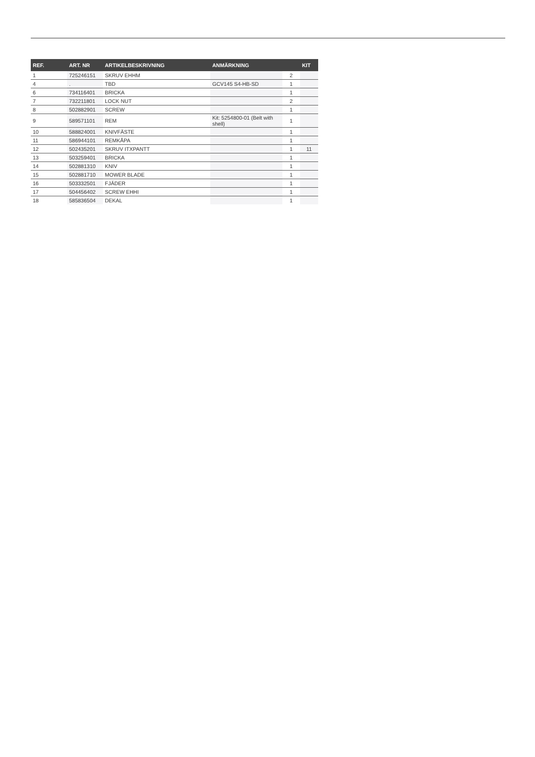| REF. | ART. NR | ARTIKELBESKRIVNING | ANMÄRKNING | | KIT |
| --- | --- | --- | --- | --- | --- |
| 1 | 725246151 | SKRUV EHHM | | 2 | |
| 4 | . | TBD | GCV145 S4-HB-SD | 1 | |
| 6 | 734116401 | BRICKA | | 1 | |
| 7 | 732211801 | LOCK NUT | | 2 | |
| 8 | 502882901 | SCREW | | 1 | |
| 9 | 589571101 | REM | Kit: 5254800-01 (Belt with shell) | 1 | |
| 10 | 588824001 | KNIVFÄSTE | | 1 | |
| 11 | 586944101 | REMKÅPA | | 1 | |
| 12 | 502435201 | SKRUV ITXPANTT | | 1 | 11 |
| 13 | 503259401 | BRICKA | | 1 | |
| 14 | 502881310 | KNIV | | 1 | |
| 15 | 502881710 | MOWER BLADE | | 1 | |
| 16 | 503332501 | FJÄDER | | 1 | |
| 17 | 504456402 | SCREW EHHI | | 1 | |
| 18 | 585836504 | DEKAL | | 1 | |